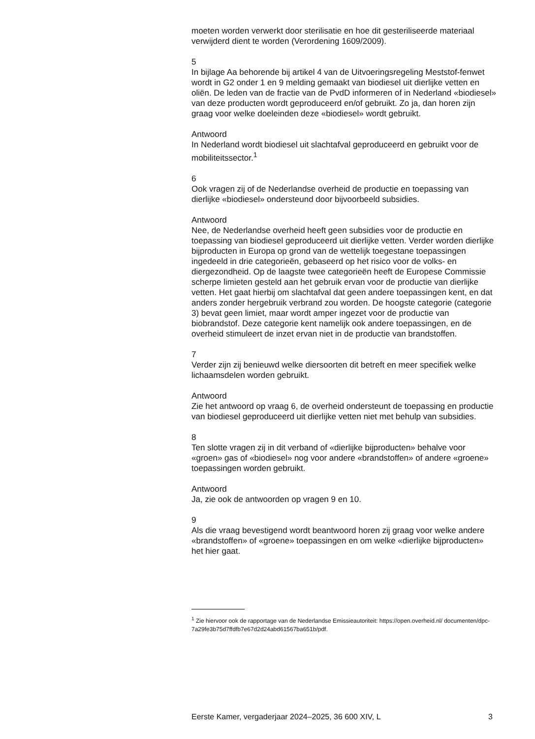moeten worden verwerkt door sterilisatie en hoe dit gesteriliseerde materiaal verwijderd dient te worden (Verordening 1609/2009).
5
In bijlage Aa behorende bij artikel 4 van de Uitvoeringsregeling Meststof-fenwet wordt in G2 onder 1 en 9 melding gemaakt van biodiesel uit dierlijke vetten en oliën. De leden van de fractie van de PvdD informeren of in Nederland «biodiesel» van deze producten wordt geproduceerd en/of gebruikt. Zo ja, dan horen zijn graag voor welke doeleinden deze «biodiesel» wordt gebruikt.
Antwoord
In Nederland wordt biodiesel uit slachtafval geproduceerd en gebruikt voor de mobiliteitssector.<sup>1</sup>
6
Ook vragen zij of de Nederlandse overheid de productie en toepassing van dierlijke «biodiesel» ondersteund door bijvoorbeeld subsidies.
Antwoord
Nee, de Nederlandse overheid heeft geen subsidies voor de productie en toepassing van biodiesel geproduceerd uit dierlijke vetten. Verder worden dierlijke bijproducten in Europa op grond van de wettelijk toegestane toepassingen ingedeeld in drie categorieën, gebaseerd op het risico voor de volks- en diergezondheid. Op de laagste twee categorieën heeft de Europese Commissie scherpe limieten gesteld aan het gebruik ervan voor de productie van dierlijke vetten. Het gaat hierbij om slachtafval dat geen andere toepassingen kent, en dat anders zonder hergebruik verbrand zou worden. De hoogste categorie (categorie 3) bevat geen limiet, maar wordt amper ingezet voor de productie van biobrandstof. Deze categorie kent namelijk ook andere toepassingen, en de overheid stimuleert de inzet ervan niet in de productie van brandstoffen.
7
Verder zijn zij benieuwd welke diersoorten dit betreft en meer specifiek welke lichaamsdelen worden gebruikt.
Antwoord
Zie het antwoord op vraag 6, de overheid ondersteunt de toepassing en productie van biodiesel geproduceerd uit dierlijke vetten niet met behulp van subsidies.
8
Ten slotte vragen zij in dit verband of «dierlijke bijproducten» behalve voor «groen» gas of «biodiesel» nog voor andere «brandstoffen» of andere «groene» toepassingen worden gebruikt.
Antwoord
Ja, zie ook de antwoorden op vragen 9 en 10.
9
Als die vraag bevestigend wordt beantwoord horen zij graag voor welke andere «brandstoffen» of «groene» toepassingen en om welke «dierlijke bijproducten» het hier gaat.
<sup>1</sup> Zie hiervoor ook de rapportage van de Nederlandse Emissieautoriteit: https://open.overheid.nl/ documenten/dpc-7a29fe3b75d7ffdfb7e67d2d24abd61567ba651b/pdf.
Eerste Kamer, vergaderjaar 2024–2025, 36 600 XIV, L 3